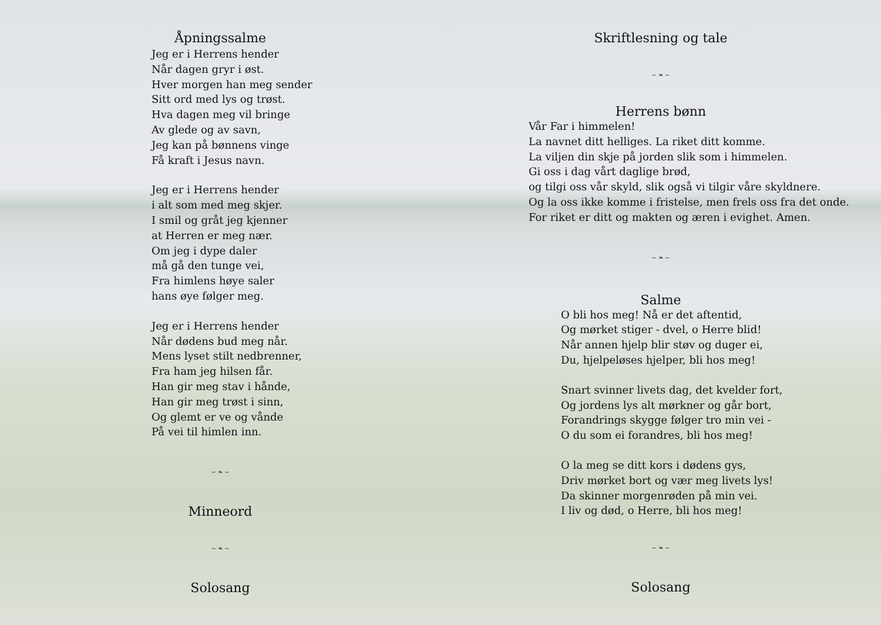Åpningssalme
Jeg er i Herrens hender
Når dagen gryr i øst.
Hver morgen han meg sender
Sitt ord med lys og trøst.
Hva dagen meg vil bringe
Av glede og av savn,
Jeg kan på bønnens vinge
Få kraft i Jesus navn.
Jeg er i Herrens hender
i alt som med meg skjer.
I smil og gråt jeg kjenner
at Herren er meg nær.
Om jeg i dype daler
må gå den tunge vei,
Fra himlens høye saler
hans øye følger meg.
Jeg er i Herrens hender
Når dødens bud meg når.
Mens lyset stilt nedbrenner,
Fra ham jeg hilsen får.
Han gir meg stav i hånde,
Han gir meg trøst i sinn,
Og glemt er ve og vånde
På vei til himlen inn.
~ ❧ ~
Minneord
~ ❧ ~
Solosang
Skriftlesning og tale
~ ❧ ~
Herrens bønn
Vår Far i himmelen!
La navnet ditt helliges. La riket ditt komme.
La viljen din skje på jorden slik som i himmelen.
Gi oss i dag vårt daglige brød,
og tilgi oss vår skyld, slik også vi tilgir våre skyldnere.
Og la oss ikke komme i fristelse, men frels oss fra det onde.
For riket er ditt og makten og æren i evighet. Amen.
~ ❧ ~
Salme
O bli hos meg! Nå er det aftentid,
Og mørket stiger - dvel, o Herre blid!
Når annen hjelp blir støv og duger ei,
Du, hjelpeløses hjelper, bli hos meg!
Snart svinner livets dag, det kvelder fort,
Og jordens lys alt mørkner og går bort,
Forandrings skygge følger tro min vei -
O du som ei forandres, bli hos meg!
O la meg se ditt kors i dødens gys,
Driv mørket bort og vær meg livets lys!
Da skinner morgenrøden på min vei.
I liv og død, o Herre, bli hos meg!
~ ❧ ~
Solosang